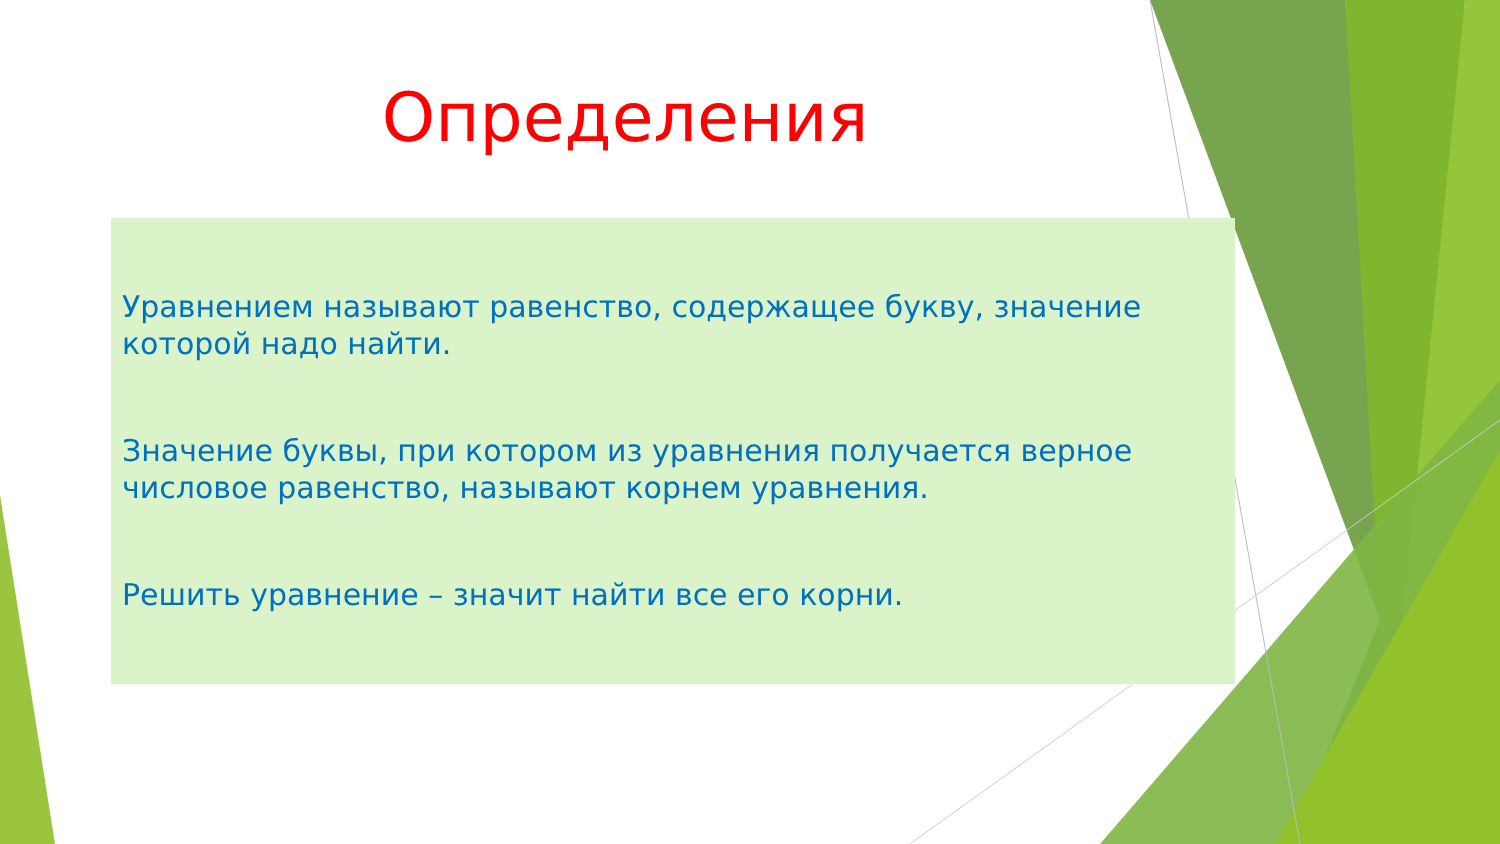Определения
Уравнением называют равенство, содержащее букву, значение которой надо найти.
Значение буквы, при котором из уравнения получается верное числовое равенство, называют корнем уравнения.
Решить уравнение – значит найти все его корни.